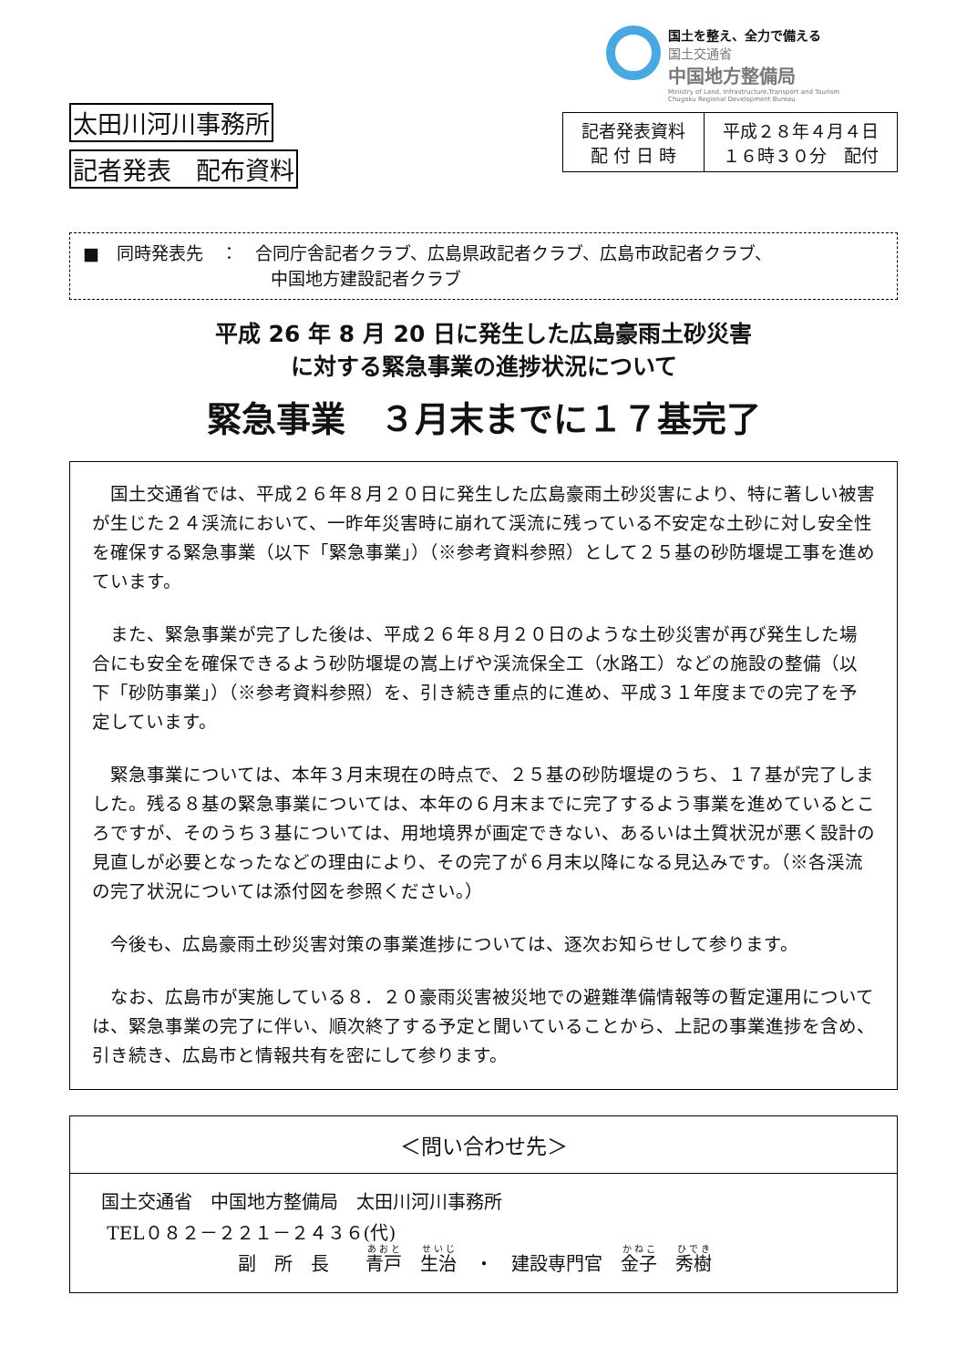国土を整え、全力で備える
国土交通省
中国地方整備局
Ministry of Land, Infrastructure,Transport and Tourism
Chugoku Regional Development Bureau
太田川河川事務所
記者発表　配布資料
| 記者発表資料 配 付 日 時 | 平成２８年４月４日 １６時３０分 配付 |
■　同時発表先　：　合同庁舎記者クラブ、広島県政記者クラブ、広島市政記者クラブ、
中国地方建設記者クラブ
平成 26 年 8 月 20 日に発生した広島豪雨土砂災害
に対する緊急事業の進捗状況について
緊急事業　３月末までに１７基完了
国土交通省では、平成２６年８月２０日に発生した広島豪雨土砂災害により、特に著しい被害が生じた２４渓流において、一昨年災害時に崩れて渓流に残っている不安定な土砂に対し安全性を確保する緊急事業（以下「緊急事業」）（※参考資料参照）として２５基の砂防堰堤工事を進めています。
また、緊急事業が完了した後は、平成２６年８月２０日のような土砂災害が再び発生した場合にも安全を確保できるよう砂防堰堤の嵩上げや渓流保全工（水路工）などの施設の整備（以下「砂防事業」）（※参考資料参照）を、引き続き重点的に進め、平成３１年度までの完了を予定しています。
緊急事業については、本年３月末現在の時点で、２５基の砂防堰堤のうち、１７基が完了しました。残る８基の緊急事業については、本年の６月末までに完了するよう事業を進めているところですが、そのうち３基については、用地境界が画定できない、あるいは土質状況が悪く設計の見直しが必要となったなどの理由により、その完了が６月末以降になる見込みです。（※各渓流の完了状況については添付図を参照ください。）
今後も、広島豪雨土砂災害対策の事業進捗については、逐次お知らせして参ります。
なお、広島市が実施している８．２０豪雨災害被災地での避難準備情報等の暫定運用については、緊急事業の完了に伴い、順次終了する予定と聞いていることから、上記の事業進捗を含め、引き続き、広島市と情報共有を密にして参ります。
＜問い合わせ先＞
国土交通省　中国地方整備局　太田川河川事務所
TEL０８２－２２１－２４３６(代)
副　所　長　　青戸　生治　・　建設専門官　金子　秀樹